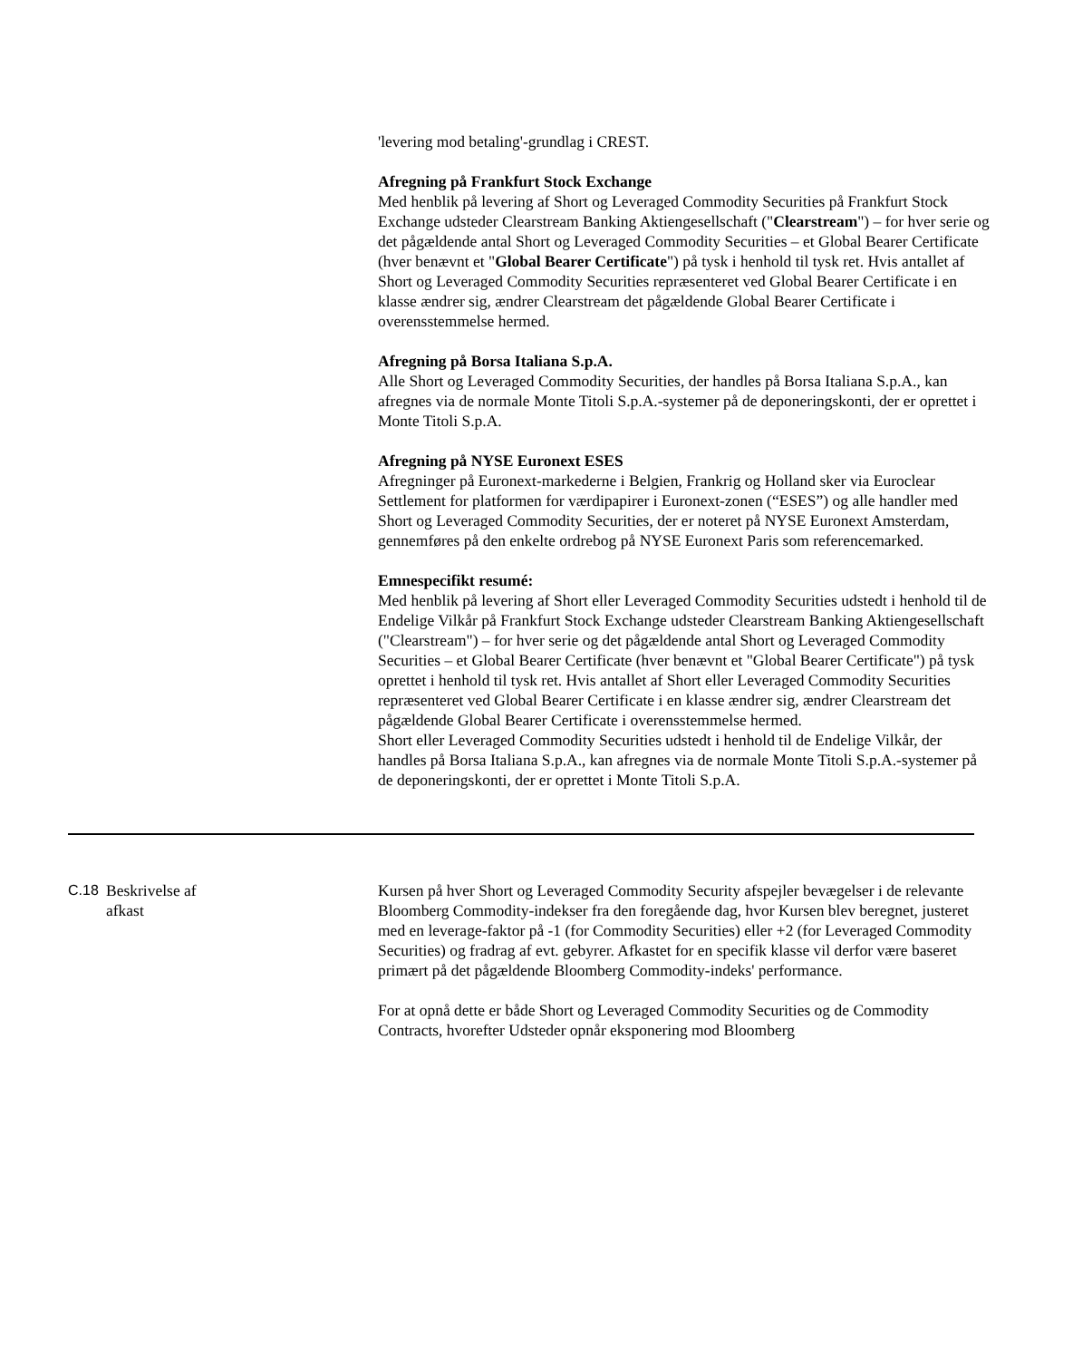'levering mod betaling'-grundlag i CREST.
Afregning på Frankfurt Stock Exchange
Med henblik på levering af Short og Leveraged Commodity Securities på Frankfurt Stock Exchange udsteder Clearstream Banking Aktiengesellschaft ("Clearstream") – for hver serie og det pågældende antal Short og Leveraged Commodity Securities – et Global Bearer Certificate (hver benævnt et "Global Bearer Certificate") på tysk i henhold til tysk ret. Hvis antallet af Short og Leveraged Commodity Securities repræsenteret ved Global Bearer Certificate i en klasse ændrer sig, ændrer Clearstream det pågældende Global Bearer Certificate i overensstemmelse hermed.
Afregning på Borsa Italiana S.p.A.
Alle Short og Leveraged Commodity Securities, der handles på Borsa Italiana S.p.A., kan afregnes via de normale Monte Titoli S.p.A.-systemer på de deponeringskonti, der er oprettet i Monte Titoli S.p.A.
Afregning på NYSE Euronext ESES
Afregninger på Euronext-markederne i Belgien, Frankrig og Holland sker via Euroclear Settlement for platformen for værdipapirer i Euronext-zonen (“ESES”) og alle handler med Short og Leveraged Commodity Securities, der er noteret på NYSE Euronext Amsterdam, gennemføres på den enkelte ordrebog på NYSE Euronext Paris som referencemarked.
Emnespecifikt resumé:
Med henblik på levering af Short eller Leveraged Commodity Securities udstedt i henhold til de Endelige Vilkår på Frankfurt Stock Exchange udsteder Clearstream Banking Aktiengesellschaft ("Clearstream") – for hver serie og det pågældende antal Short og Leveraged Commodity Securities – et Global Bearer Certificate (hver benævnt et "Global Bearer Certificate") på tysk oprettet i henhold til tysk ret. Hvis antallet af Short eller Leveraged Commodity Securities repræsenteret ved Global Bearer Certificate i en klasse ændrer sig, ændrer Clearstream det pågældende Global Bearer Certificate i overensstemmelse hermed.
Short eller Leveraged Commodity Securities udstedt i henhold til de Endelige Vilkår, der handles på Borsa Italiana S.p.A., kan afregnes via de normale Monte Titoli S.p.A.-systemer på de deponeringskonti, der er oprettet i Monte Titoli S.p.A.
| C.18 | Beskrivelse af afkast | Kursen på hver Short og Leveraged Commodity Security afspejler bevægelser i de relevante Bloomberg Commodity-indekser fra den foregående dag, hvor Kursen blev beregnet, justeret med en leverage-faktor på -1 (for Commodity Securities) eller +2 (for Leveraged Commodity Securities) og fradrag af evt. gebyrer. Afkastet for en specifik klasse vil derfor være baseret primært på det pågældende Bloomberg Commodity-indeks' performance. For at opnå dette er både Short og Leveraged Commodity Securities og de Commodity Contracts, hvorefter Udsteder opnår eksponering mod Bloomberg |